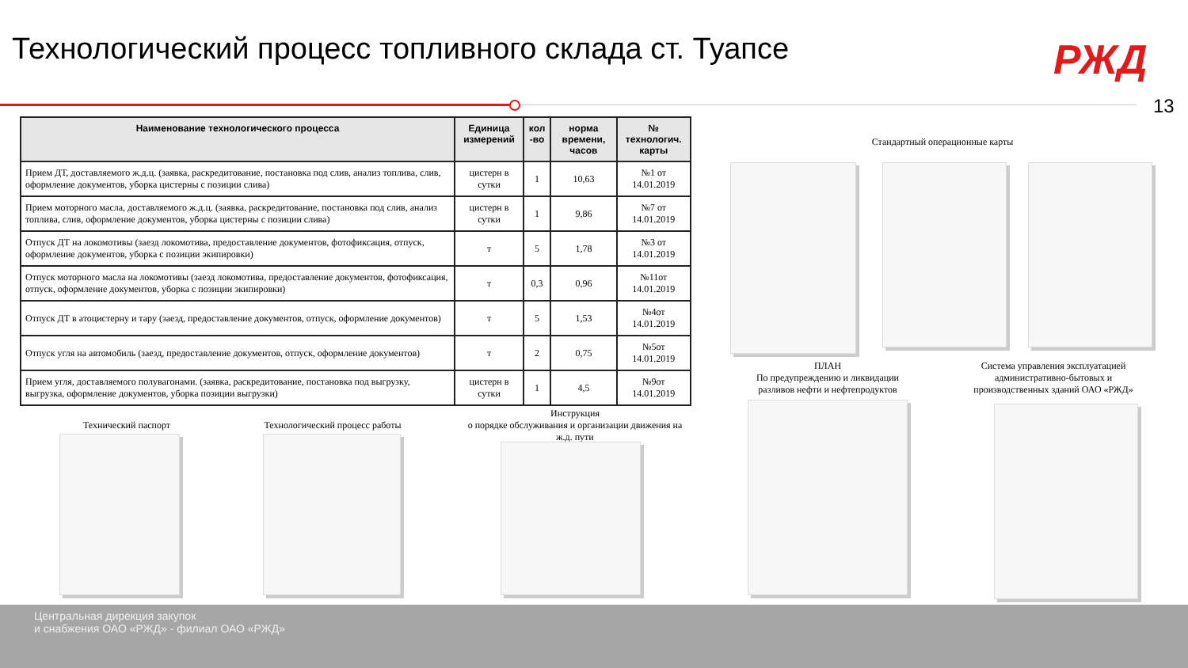Технологический процесс топливного склада ст. Туапсе
РЖД
13
| Наименование технологического процесса | Единица измерений | кол -во | норма времени, часов | № технологич. карты |
| --- | --- | --- | --- | --- |
| Прием ДТ, доставляемого ж.д.ц. (заявка, раскредитование, постановка под слив, анализ топлива, слив, оформление документов, уборка цистерны с позиции слива) | цистерн в сутки | 1 | 10,63 | №1 от 14.01.2019 |
| Прием моторного масла, доставляемого ж.д.ц. (заявка, раскредитование, постановка под слив, анализ топлива, слив, оформление документов, уборка цистерны с позиции слива) | цистерн в сутки | 1 | 9,86 | №7 от 14.01.2019 |
| Отпуск ДТ на локомотивы (заезд локомотива, предоставление документов, фотофиксация, отпуск, оформление документов, уборка с позиции экипировки) | т | 5 | 1,78 | №3 от 14.01.2019 |
| Отпуск моторного масла на локомотивы (заезд локомотива, предоставление документов, фотофиксация, отпуск, оформление документов, уборка с позиции экипировки) | т | 0,3 | 0,96 | №11от 14.01.2019 |
| Отпуск ДТ в атоцистерну и тару (заезд, предоставление документов, отпуск, оформление документов) | т | 5 | 1,53 | №4от 14.01.2019 |
| Отпуск угля на автомобиль (заезд, предоставление документов, отпуск, оформление документов) | т | 2 | 0,75 | №5от 14.01.2019 |
| Прием угля, доставляемого полувагонами. (заявка, раскредитование, постановка под выгрузку, выгрузка, оформление документов, уборка позиции выгрузки) | цистерн в сутки | 1 | 4,5 | №9от 14.01.2019 |
Стандартный операционные карты
ПЛАН
По предупреждению и ликвидации разливов нефти и нефтепродуктов
Система управления эксплуатацией административно-бытовых и производственных зданий ОАО «РЖД»
Технический паспорт
Технологический процесс работы
Инструкция
о порядке обслуживания и организации движения на ж.д. пути
Центральная дирекция закупок
и снабжения ОАО «РЖД» - филиал ОАО «РЖД»